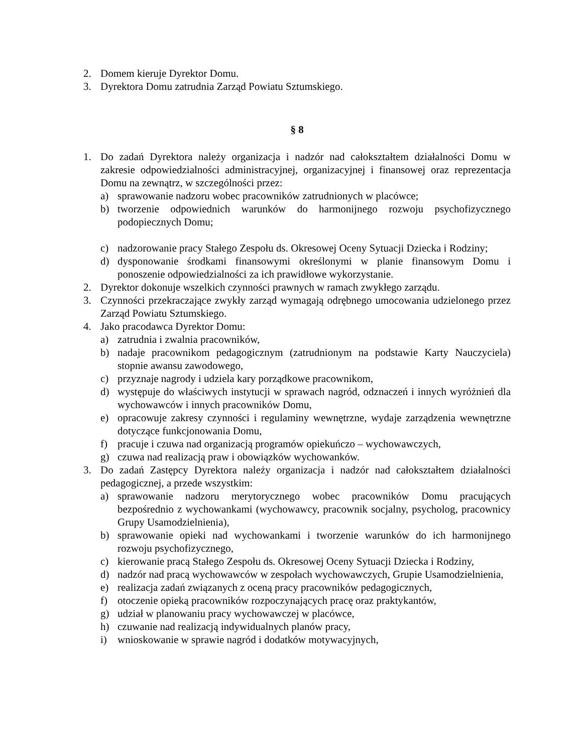2. Domem kieruje Dyrektor Domu.
3. Dyrektora Domu zatrudnia Zarząd Powiatu Sztumskiego.
§ 8
1. Do zadań Dyrektora należy organizacja i nadzór nad całokształtem działalności Domu w zakresie odpowiedzialności administracyjnej, organizacyjnej i finansowej oraz reprezentacja Domu na zewnątrz, w szczególności przez:
a) sprawowanie nadzoru wobec pracowników zatrudnionych w placówce;
b) tworzenie odpowiednich warunków do harmonijnego rozwoju psychofizycznego podopiecznych Domu;
c) nadzorowanie pracy Stałego Zespołu ds. Okresowej Oceny Sytuacji Dziecka i Rodziny;
d) dysponowanie środkami finansowymi określonymi w planie finansowym Domu i ponoszenie odpowiedzialności za ich prawidłowe wykorzystanie.
2. Dyrektor dokonuje wszelkich czynności prawnych w ramach zwykłego zarządu.
3. Czynności przekraczające zwykły zarząd wymagają odrębnego umocowania udzielonego przez Zarząd Powiatu Sztumskiego.
4. Jako pracodawca Dyrektor Domu:
a) zatrudnia i zwalnia pracowników,
b) nadaje pracownikom pedagogicznym (zatrudnionym na podstawie Karty Nauczyciela) stopnie awansu zawodowego,
c) przyznaje nagrody i udziela kary porządkowe pracownikom,
d) występuje do właściwych instytucji w sprawach nagród, odznaczeń i innych wyróżnień dla wychowawców i innych pracowników Domu,
e) opracowuje zakresy czynności i regulaminy wewnętrzne, wydaje zarządzenia wewnętrzne dotyczące funkcjonowania Domu,
f) pracuje i czuwa nad organizacją programów opiekuńczo – wychowawczych,
g) czuwa nad realizacją praw i obowiązków wychowanków.
3. Do zadań Zastępcy Dyrektora należy organizacja i nadzór nad całokształtem działalności pedagogicznej, a przede wszystkim:
a) sprawowanie nadzoru merytorycznego wobec pracowników Domu pracujących bezpośrednio z wychowankami (wychowawcy, pracownik socjalny, psycholog, pracownicy Grupy Usamodzielnienia),
b) sprawowanie opieki nad wychowankami i tworzenie warunków do ich harmonijnego rozwoju psychofizycznego,
c) kierowanie pracą Stałego Zespołu ds. Okresowej Oceny Sytuacji Dziecka i Rodziny,
d) nadzór nad pracą wychowawców w zespołach wychowawczych, Grupie Usamodzielnienia,
e) realizacja zadań związanych z oceną pracy pracowników pedagogicznych,
f) otoczenie opieką pracowników rozpoczynających pracę oraz praktykantów,
g) udział w planowaniu pracy wychowawczej w placówce,
h) czuwanie nad realizacją indywidualnych planów pracy,
i) wnioskowanie w sprawie nagród i dodatków motywacyjnych,